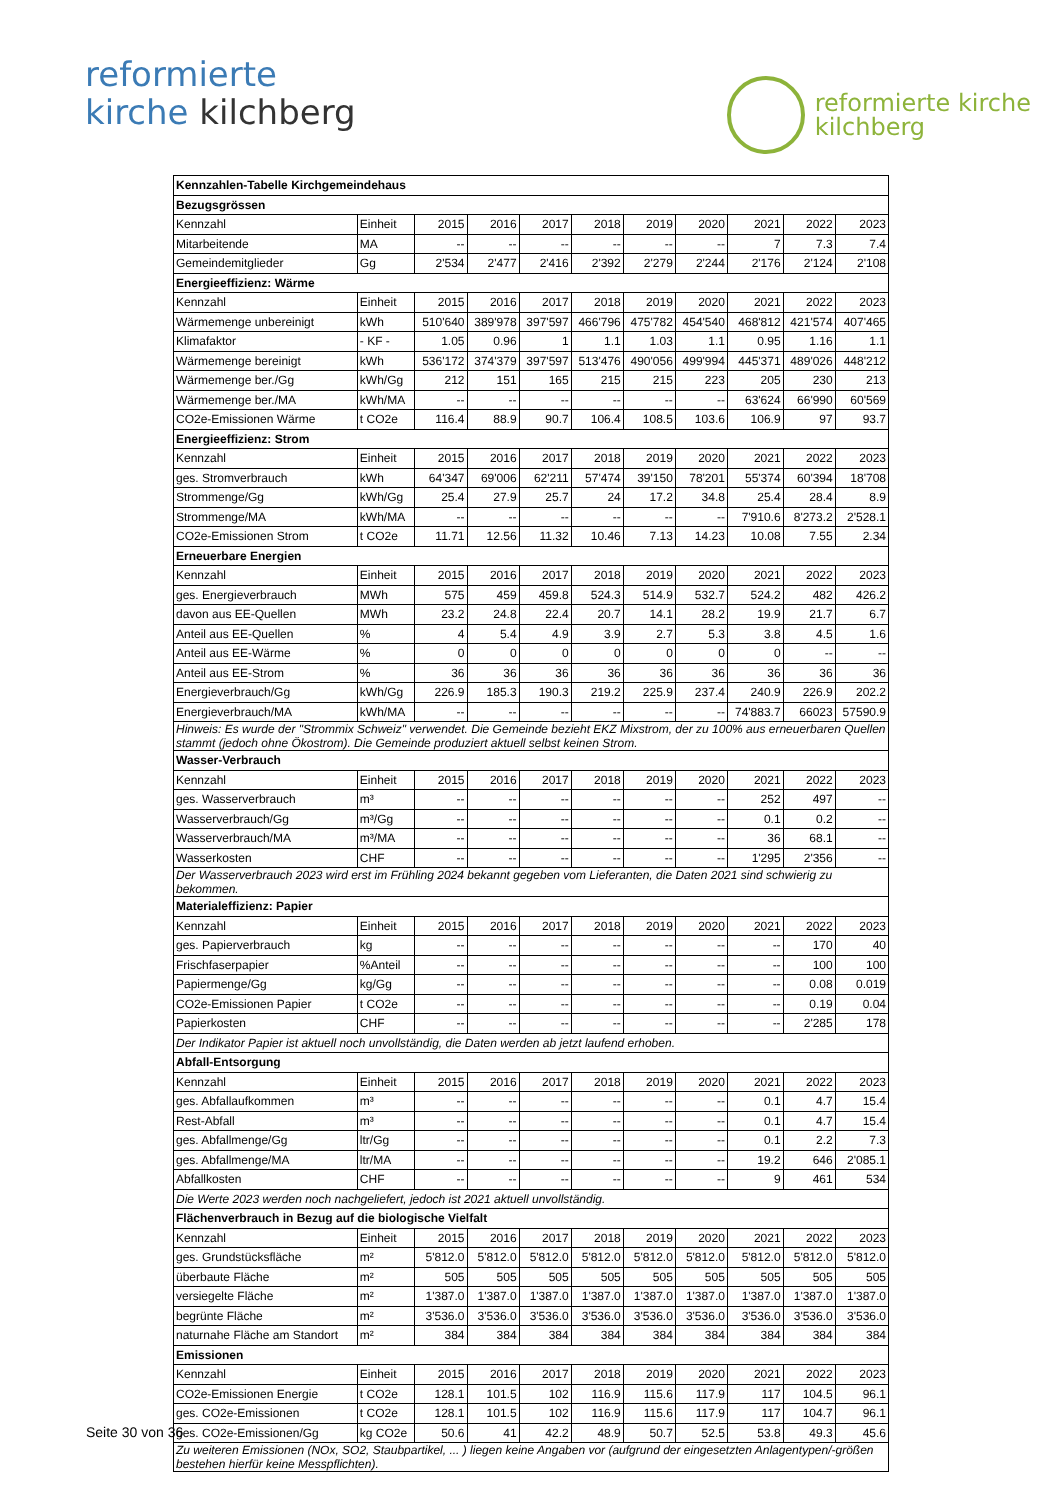reformierte
kirche kilchberg
reformierte kirche
kilchberg
| Kennzahlen-Tabelle Kirchgemeindehaus | | | | | | | | | | |
| --- | --- | --- | --- | --- | --- | --- | --- | --- | --- | --- |
| Bezugsgrössen | | | | | | | | | | |
| Kennzahl | Einheit | 2015 | 2016 | 2017 | 2018 | 2019 | 2020 | 2021 | 2022 | 2023 |
| Mitarbeitende | MA | -- | -- | -- | -- | -- | -- | 7 | 7.3 | 7.4 |
| Gemeindemitglieder | Gg | 2'534 | 2'477 | 2'416 | 2'392 | 2'279 | 2'244 | 2'176 | 2'124 | 2'108 |
| Energieeffizienz: Wärme | | | | | | | | | | |
| Kennzahl | Einheit | 2015 | 2016 | 2017 | 2018 | 2019 | 2020 | 2021 | 2022 | 2023 |
| Wärmemenge unbereinigt | kWh | 510'640 | 389'978 | 397'597 | 466'796 | 475'782 | 454'540 | 468'812 | 421'574 | 407'465 |
| Klimafaktor | - KF - | 1.05 | 0.96 | 1 | 1.1 | 1.03 | 1.1 | 0.95 | 1.16 | 1.1 |
| Wärmemenge bereinigt | kWh | 536'172 | 374'379 | 397'597 | 513'476 | 490'056 | 499'994 | 445'371 | 489'026 | 448'212 |
| Wärmemenge ber./Gg | kWh/Gg | 212 | 151 | 165 | 215 | 215 | 223 | 205 | 230 | 213 |
| Wärmemenge ber./MA | kWh/MA | -- | -- | -- | -- | -- | -- | 63'624 | 66'990 | 60'569 |
| CO2e-Emissionen Wärme | t CO2e | 116.4 | 88.9 | 90.7 | 106.4 | 108.5 | 103.6 | 106.9 | 97 | 93.7 |
| Energieeffizienz: Strom | | | | | | | | | | |
| Kennzahl | Einheit | 2015 | 2016 | 2017 | 2018 | 2019 | 2020 | 2021 | 2022 | 2023 |
| ges. Stromverbrauch | kWh | 64'347 | 69'006 | 62'211 | 57'474 | 39'150 | 78'201 | 55'374 | 60'394 | 18'708 |
| Strommenge/Gg | kWh/Gg | 25.4 | 27.9 | 25.7 | 24 | 17.2 | 34.8 | 25.4 | 28.4 | 8.9 |
| Strommenge/MA | kWh/MA | -- | -- | -- | -- | -- | -- | 7'910.6 | 8'273.2 | 2'528.1 |
| CO2e-Emissionen Strom | t CO2e | 11.71 | 12.56 | 11.32 | 10.46 | 7.13 | 14.23 | 10.08 | 7.55 | 2.34 |
| Erneuerbare Energien | | | | | | | | | | |
| Kennzahl | Einheit | 2015 | 2016 | 2017 | 2018 | 2019 | 2020 | 2021 | 2022 | 2023 |
| ges. Energieverbrauch | MWh | 575 | 459 | 459.8 | 524.3 | 514.9 | 532.7 | 524.2 | 482 | 426.2 |
| davon aus EE-Quellen | MWh | 23.2 | 24.8 | 22.4 | 20.7 | 14.1 | 28.2 | 19.9 | 21.7 | 6.7 |
| Anteil aus EE-Quellen | % | 4 | 5.4 | 4.9 | 3.9 | 2.7 | 5.3 | 3.8 | 4.5 | 1.6 |
| Anteil aus EE-Wärme | % | 0 | 0 | 0 | 0 | 0 | 0 | 0 | -- | -- |
| Anteil aus EE-Strom | % | 36 | 36 | 36 | 36 | 36 | 36 | 36 | 36 | 36 |
| Energieverbrauch/Gg | kWh/Gg | 226.9 | 185.3 | 190.3 | 219.2 | 225.9 | 237.4 | 240.9 | 226.9 | 202.2 |
| Energieverbrauch/MA | kWh/MA | -- | -- | -- | -- | -- | -- | 74'883.7 | 66023 | 57590.9 |
| Hinweis: Es wurde der "Strommix Schweiz" verwendet. Die Gemeinde bezieht EKZ Mixstrom, der zu 100% aus erneuerbaren Quellen stammt (jedoch ohne Ökostrom). Die Gemeinde produziert aktuell selbst keinen Strom. | | | | | | | | | | |
| Wasser-Verbrauch | | | | | | | | | | |
| Kennzahl | Einheit | 2015 | 2016 | 2017 | 2018 | 2019 | 2020 | 2021 | 2022 | 2023 |
| ges. Wasserverbrauch | m³ | -- | -- | -- | -- | -- | -- | 252 | 497 | -- |
| Wasserverbrauch/Gg | m³/Gg | -- | -- | -- | -- | -- | -- | 0.1 | 0.2 | -- |
| Wasserverbrauch/MA | m³/MA | -- | -- | -- | -- | -- | -- | 36 | 68.1 | -- |
| Wasserkosten | CHF | -- | -- | -- | -- | -- | -- | 1'295 | 2'356 | -- |
| Der Wasserverbrauch 2023 wird erst im Frühling 2024 bekannt gegeben vom Lieferanten, die Daten 2021 sind schwierig zu bekommen. | | | | | | | | | | |
| Materialeffizienz: Papier | | | | | | | | | | |
| Kennzahl | Einheit | 2015 | 2016 | 2017 | 2018 | 2019 | 2020 | 2021 | 2022 | 2023 |
| ges. Papierverbrauch | kg | -- | -- | -- | -- | -- | -- | -- | 170 | 40 |
| Frischfaserpapier | %Anteil | -- | -- | -- | -- | -- | -- | -- | 100 | 100 |
| Papiermenge/Gg | kg/Gg | -- | -- | -- | -- | -- | -- | -- | 0.08 | 0.019 |
| CO2e-Emissionen Papier | t CO2e | -- | -- | -- | -- | -- | -- | -- | 0.19 | 0.04 |
| Papierkosten | CHF | -- | -- | -- | -- | -- | -- | -- | 2'285 | 178 |
| Der Indikator Papier ist aktuell noch unvollständig, die Daten werden ab jetzt laufend erhoben. | | | | | | | | | | |
| Abfall-Entsorgung | | | | | | | | | | |
| Kennzahl | Einheit | 2015 | 2016 | 2017 | 2018 | 2019 | 2020 | 2021 | 2022 | 2023 |
| ges. Abfallaufkommen | m³ | -- | -- | -- | -- | -- | -- | 0.1 | 4.7 | 15.4 |
| Rest-Abfall | m³ | -- | -- | -- | -- | -- | -- | 0.1 | 4.7 | 15.4 |
| ges. Abfallmenge/Gg | ltr/Gg | -- | -- | -- | -- | -- | -- | 0.1 | 2.2 | 7.3 |
| ges. Abfallmenge/MA | ltr/MA | -- | -- | -- | -- | -- | -- | 19.2 | 646 | 2'085.1 |
| Abfallkosten | CHF | -- | -- | -- | -- | -- | -- | 9 | 461 | 534 |
| Die Werte 2023 werden noch nachgeliefert, jedoch ist 2021 aktuell unvollständig. | | | | | | | | | | |
| Flächenverbrauch in Bezug auf die biologische Vielfalt | | | | | | | | | | |
| Kennzahl | Einheit | 2015 | 2016 | 2017 | 2018 | 2019 | 2020 | 2021 | 2022 | 2023 |
| ges. Grundstücksfläche | m² | 5'812.0 | 5'812.0 | 5'812.0 | 5'812.0 | 5'812.0 | 5'812.0 | 5'812.0 | 5'812.0 | 5'812.0 |
| überbaute Fläche | m² | 505 | 505 | 505 | 505 | 505 | 505 | 505 | 505 | 505 |
| versiegelte Fläche | m² | 1'387.0 | 1'387.0 | 1'387.0 | 1'387.0 | 1'387.0 | 1'387.0 | 1'387.0 | 1'387.0 | 1'387.0 |
| begrünte Fläche | m² | 3'536.0 | 3'536.0 | 3'536.0 | 3'536.0 | 3'536.0 | 3'536.0 | 3'536.0 | 3'536.0 | 3'536.0 |
| naturnahe Fläche am Standort | m² | 384 | 384 | 384 | 384 | 384 | 384 | 384 | 384 | 384 |
| Emissionen | | | | | | | | | | |
| Kennzahl | Einheit | 2015 | 2016 | 2017 | 2018 | 2019 | 2020 | 2021 | 2022 | 2023 |
| CO2e-Emissionen Energie | t CO2e | 128.1 | 101.5 | 102 | 116.9 | 115.6 | 117.9 | 117 | 104.5 | 96.1 |
| ges. CO2e-Emissionen | t CO2e | 128.1 | 101.5 | 102 | 116.9 | 115.6 | 117.9 | 117 | 104.7 | 96.1 |
| ges. CO2e-Emissionen/Gg | kg CO2e | 50.6 | 41 | 42.2 | 48.9 | 50.7 | 52.5 | 53.8 | 49.3 | 45.6 |
| Zu weiteren Emissionen (NOx, SO2, Staubpartikel, ... ) liegen keine Angaben vor (aufgrund der eingesetzten Anlagentypen/-größen bestehen hierfür keine Messpflichten). | | | | | | | | | | |
Seite 30 von 36